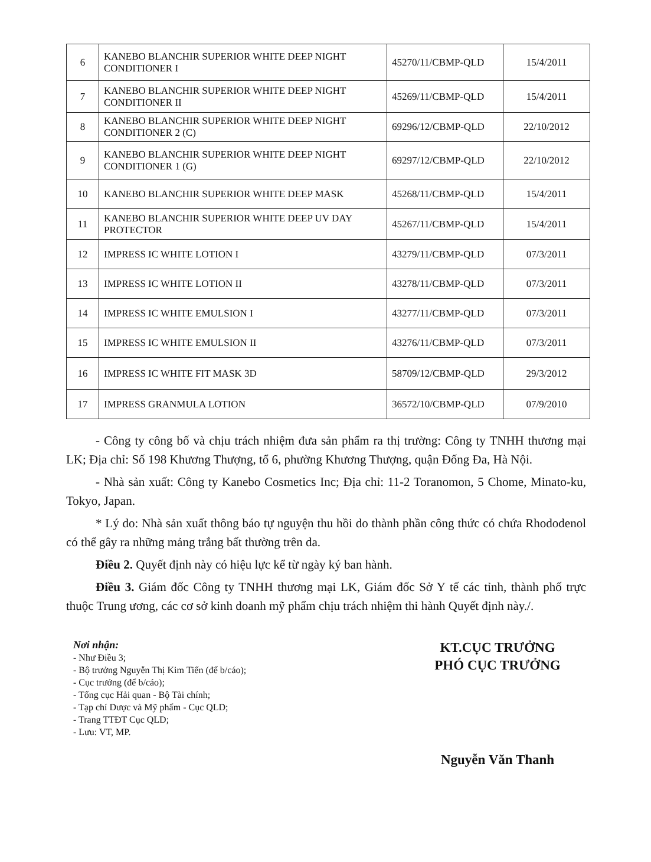| 6 | KANEBO BLANCHIR SUPERIOR WHITE DEEP NIGHT CONDITIONER I | 45270/11/CBMP-QLD | 15/4/2011 |
| 7 | KANEBO BLANCHIR SUPERIOR WHITE DEEP NIGHT CONDITIONER II | 45269/11/CBMP-QLD | 15/4/2011 |
| 8 | KANEBO BLANCHIR SUPERIOR WHITE DEEP NIGHT CONDITIONER 2 (C) | 69296/12/CBMP-QLD | 22/10/2012 |
| 9 | KANEBO BLANCHIR SUPERIOR WHITE DEEP NIGHT CONDITIONER 1 (G) | 69297/12/CBMP-QLD | 22/10/2012 |
| 10 | KANEBO BLANCHIR SUPERIOR WHITE DEEP MASK | 45268/11/CBMP-QLD | 15/4/2011 |
| 11 | KANEBO BLANCHIR SUPERIOR WHITE DEEP UV DAY PROTECTOR | 45267/11/CBMP-QLD | 15/4/2011 |
| 12 | IMPRESS IC WHITE LOTION I | 43279/11/CBMP-QLD | 07/3/2011 |
| 13 | IMPRESS IC WHITE LOTION II | 43278/11/CBMP-QLD | 07/3/2011 |
| 14 | IMPRESS IC WHITE EMULSION I | 43277/11/CBMP-QLD | 07/3/2011 |
| 15 | IMPRESS IC WHITE EMULSION II | 43276/11/CBMP-QLD | 07/3/2011 |
| 16 | IMPRESS IC WHITE FIT MASK 3D | 58709/12/CBMP-QLD | 29/3/2012 |
| 17 | IMPRESS GRANMULA LOTION | 36572/10/CBMP-QLD | 07/9/2010 |
- Công ty công bố và chịu trách nhiệm đưa sản phẩm ra thị trường: Công ty TNHH thương mại LK; Địa chỉ: Số 198 Khương Thượng, tổ 6, phường Khương Thượng, quận Đống Đa, Hà Nội.
- Nhà sản xuất: Công ty Kanebo Cosmetics Inc; Địa chỉ: 11-2 Toranomon, 5 Chome, Minato-ku, Tokyo, Japan.
* Lý do: Nhà sản xuất thông báo tự nguyện thu hồi do thành phần công thức có chứa Rhododenol có thể gây ra những mảng trắng bất thường trên da.
Điều 2. Quyết định này có hiệu lực kể từ ngày ký ban hành.
Điều 3. Giám đốc Công ty TNHH thương mại LK, Giám đốc Sở Y tế các tỉnh, thành phố trực thuộc Trung ương, các cơ sở kinh doanh mỹ phẩm chịu trách nhiệm thi hành Quyết định này./.
Nơi nhận:
- Như Điều 3;
- Bộ trưởng Nguyễn Thị Kim Tiến (để b/cáo);
- Cục trưởng (để b/cáo);
- Tổng cục Hải quan - Bộ Tài chính;
- Tạp chí Dược và Mỹ phẩm - Cục QLD;
- Trang TTĐT Cục QLD;
- Lưu: VT, MP.
KT.CỤC TRƯỞNG
PHÓ CỤC TRƯỞNG
Nguyễn Văn Thanh